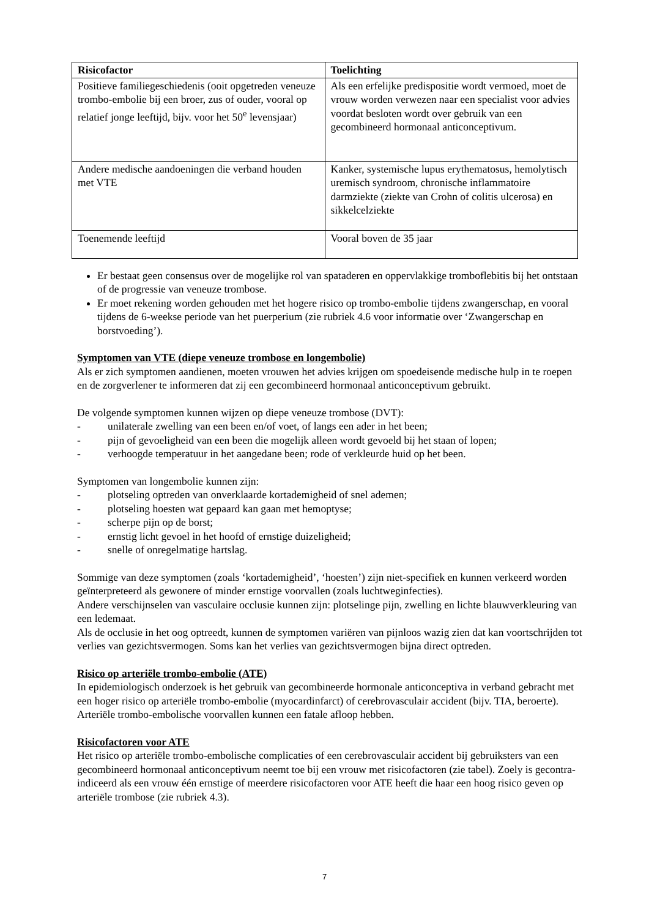| Risicofactor | Toelichting |
| --- | --- |
| Positieve familiegeschiedenis (ooit opgetreden veneuze trombo-embolie bij een broer, zus of ouder, vooral op relatief jonge leeftijd, bijv. voor het 50<sup>e</sup> levensjaar) | Als een erfelijke predispositie wordt vermoed, moet de vrouw worden verwezen naar een specialist voor advies voordat besloten wordt over gebruik van een gecombineerd hormonaal anticonceptivum. |
| Andere medische aandoeningen die verband houden met VTE | Kanker, systemische lupus erythematosus, hemolytisch uremisch syndroom, chronische inflammatoire darmziekte (ziekte van Crohn of colitis ulcerosa) en sikkelcelziekte |
| Toenemende leeftijd | Vooral boven de 35 jaar |
Er bestaat geen consensus over de mogelijke rol van spataderen en oppervlakkige tromboflebitis bij het ontstaan of de progressie van veneuze trombose.
Er moet rekening worden gehouden met het hogere risico op trombo-embolie tijdens zwangerschap, en vooral tijdens de 6-weekse periode van het puerperium (zie rubriek 4.6 voor informatie over ‘Zwangerschap en borstvoeding’).
Symptomen van VTE (diepe veneuze trombose en longembolie)
Als er zich symptomen aandienen, moeten vrouwen het advies krijgen om spoedeisende medische hulp in te roepen en de zorgverlener te informeren dat zij een gecombineerd hormonaal anticonceptivum gebruikt.
De volgende symptomen kunnen wijzen op diepe veneuze trombose (DVT):
- unilaterale zwelling van een been en/of voet, of langs een ader in het been;
- pijn of gevoeligheid van een been die mogelijk alleen wordt gevoeld bij het staan of lopen;
- verhoogde temperatuur in het aangedane been; rode of verkleurde huid op het been.
Symptomen van longembolie kunnen zijn:
- plotseling optreden van onverklaarde kortademigheid of snel ademen;
- plotseling hoesten wat gepaard kan gaan met hemoptyse;
- scherpe pijn op de borst;
- ernstig licht gevoel in het hoofd of ernstige duizeligheid;
- snelle of onregelmatige hartslag.
Sommige van deze symptomen (zoals ‘kortademigheid’, ‘hoesten’) zijn niet-specifiek en kunnen verkeerd worden geïnterpreteerd als gewonere of minder ernstige voorvallen (zoals luchtweginfecties).
Andere verschijnselen van vasculaire occlusie kunnen zijn: plotselinge pijn, zwelling en lichte blauwverkleuring van een ledemaat.
Als de occlusie in het oog optreedt, kunnen de symptomen variëren van pijnloos wazig zien dat kan voortschrijden tot verlies van gezichtsvermogen. Soms kan het verlies van gezichtsvermogen bijna direct optreden.
Risico op arteriële trombo-embolie (ATE)
In epidemiologisch onderzoek is het gebruik van gecombineerde hormonale anticonceptiva in verband gebracht met een hoger risico op arteriële trombo-embolie (myocardinfarct) of cerebrovasculair accident (bijv. TIA, beroerte). Arteriële trombo-embolische voorvallen kunnen een fatale afloop hebben.
Risicofactoren voor ATE
Het risico op arteriële trombo-embolische complicaties of een cerebrovasculair accident bij gebruiksters van een gecombineerd hormonaal anticonceptivum neemt toe bij een vrouw met risicofactoren (zie tabel). Zoely is gecontra-indiceerd als een vrouw één ernstige of meerdere risicofactoren voor ATE heeft die haar een hoog risico geven op arteriële trombose (zie rubriek 4.3).
7